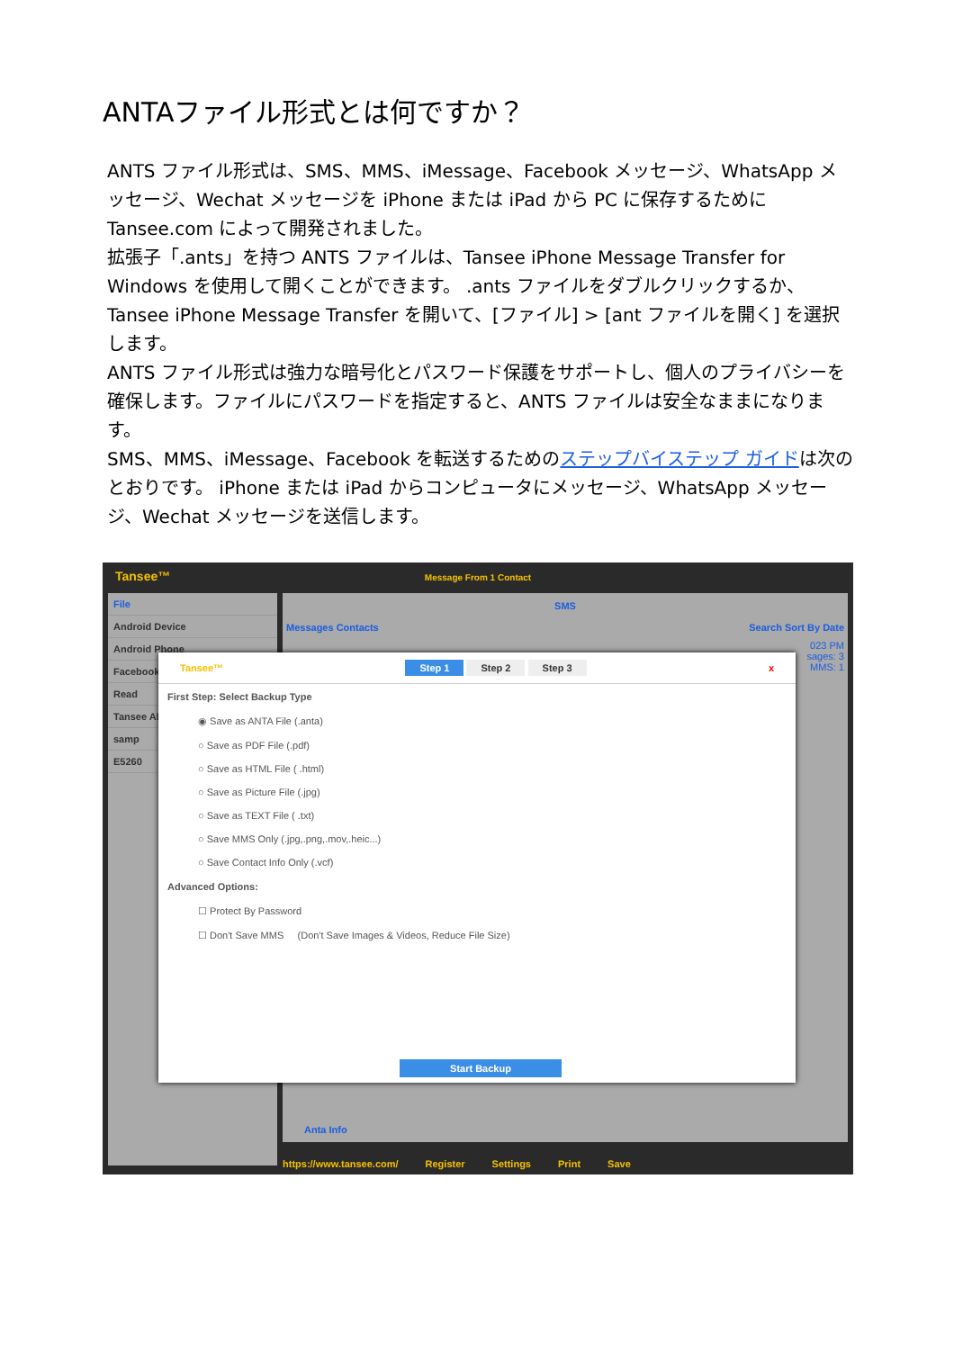ANTAファイル形式とは何ですか？
ANTS ファイル形式は、SMS、MMS、iMessage、Facebook メッセージ、WhatsApp メッセージ、Wechat メッセージを iPhone または iPad から PC に保存するために Tansee.com によって開発されました。
拡張子「.ants」を持つ ANTS ファイルは、Tansee iPhone Message Transfer for Windows を使用して開くことができます。 .ants ファイルをダブルクリックするか、Tansee iPhone Message Transfer を開いて、[ファイル] > [ant ファイルを開く] を選択します。
ANTS ファイル形式は強力な暗号化とパスワード保護をサポートし、個人のプライバシーを確保します。ファイルにパスワードを指定すると、ANTS ファイルは安全なままになります。
SMS、MMS、iMessage、Facebook を転送するためのステップバイステップ ガイドは次のとおりです。 iPhone または iPad からコンピュータにメッセージ、WhatsApp メッセージ、Wechat メッセージを送信します。
Tansee™
Message From 1 Contact
File
Android Device
Android Phone
Facebook
Read
Tansee AN
samp
E5260
SMS
Messages Contacts Search Sort By Date
023 PM
sages: 3
MMS: 1
Anta Info
Tansee™ Step 1 Step 2 Step 3 x
First Step: Select Backup Type
◉ Save as ANTA File (.anta)
○ Save as PDF File (.pdf)
○ Save as HTML File ( .html)
○ Save as Picture File (.jpg)
○ Save as TEXT File ( .txt)
○ Save MMS Only (.jpg,.png,.mov,.heic...)
○ Save Contact Info Only (.vcf)
Advanced Options:
☐ Protect By Password
☐ Don't Save MMS (Don't Save Images & Videos, Reduce File Size)
Start Backup
https://www.tansee.com/ Register Settings Print Save